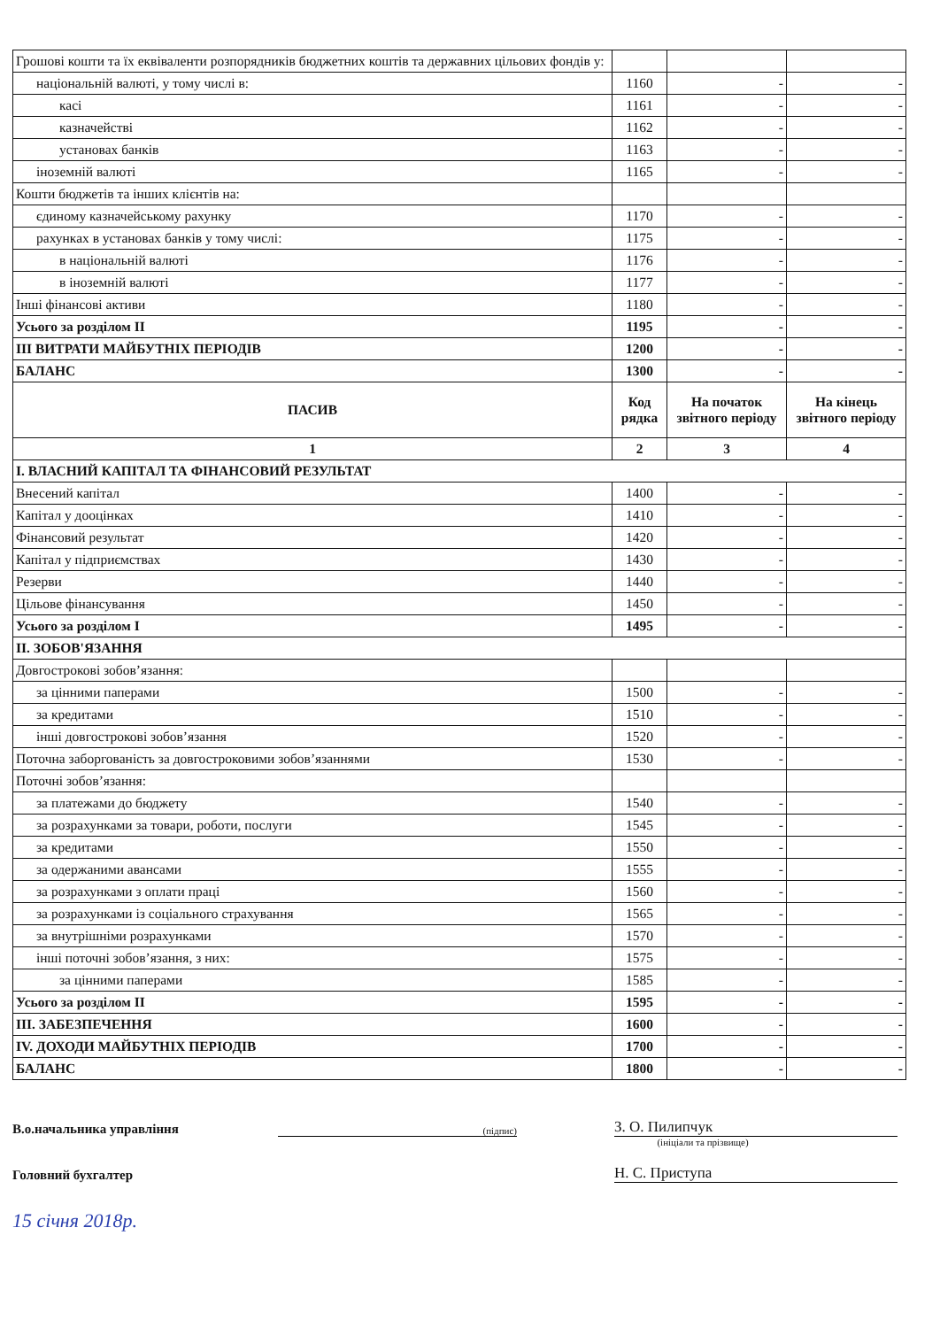| Грошові кошти та їх еквіваленти розпорядників бюджетних коштів та державних цільових фондів у: | | | |
| національній валюті, у тому числі в: | 1160 | - | - |
| касі | 1161 | - | - |
| казначействі | 1162 | - | - |
| установах банків | 1163 | - | - |
| іноземній валюті | 1165 | - | - |
| Кошти бюджетів та інших клієнтів на: | | | |
| єдиному казначейському рахунку | 1170 | - | - |
| рахунках в установах банків у тому числі: | 1175 | - | - |
| в національній валюті | 1176 | - | - |
| в іноземній валюті | 1177 | - | - |
| Інші фінансові активи | 1180 | - | - |
| Усього за розділом II | 1195 | - | - |
| III ВИТРАТИ МАЙБУТНІХ ПЕРІОДІВ | 1200 | - | - |
| БАЛАНС | 1300 | - | - |
| ПАСИВ | Код рядка | На початок звітного періоду | На кінець звітного періоду |
| 1 | 2 | 3 | 4 |
| I. ВЛАСНИЙ КАПІТАЛ ТА ФІНАНСОВИЙ РЕЗУЛЬТАТ | | | |
| Внесений капітал | 1400 | - | - |
| Капітал у дооцінках | 1410 | - | - |
| Фінансовий результат | 1420 | - | - |
| Капітал у підприємствах | 1430 | - | - |
| Резерви | 1440 | - | - |
| Цільове фінансування | 1450 | - | - |
| Усього за розділом I | 1495 | - | - |
| II. ЗОБОВ'ЯЗАННЯ | | | |
| Довгострокові зобов’язання: | | | |
| за цінними паперами | 1500 | - | - |
| за кредитами | 1510 | - | - |
| інші довгострокові зобов’язання | 1520 | - | - |
| Поточна заборгованість за довгостроковими зобов’язаннями | 1530 | - | - |
| Поточні зобов’язання: | | | |
| за платежами до бюджету | 1540 | - | - |
| за розрахунками за товари, роботи, послуги | 1545 | - | - |
| за кредитами | 1550 | - | - |
| за одержаними авансами | 1555 | - | - |
| за розрахунками з оплати праці | 1560 | - | - |
| за розрахунками із соціального страхування | 1565 | - | - |
| за внутрішніми розрахунками | 1570 | - | - |
| інші поточні зобов’язання, з них: | 1575 | - | - |
| за цінними паперами | 1585 | - | - |
| Усього за розділом II | 1595 | - | - |
| III. ЗАБЕЗПЕЧЕННЯ | 1600 | - | - |
| IV. ДОХОДИ МАЙБУТНІХ ПЕРІОДІВ | 1700 | - | - |
| БАЛАНС | 1800 | - | - |
В.о.начальника управління
(підпис)
З. О. Пилипчук
(ініціали та прізвище)
Головний бухгалтер
Н. С. Приступа
15 січня 2018р.